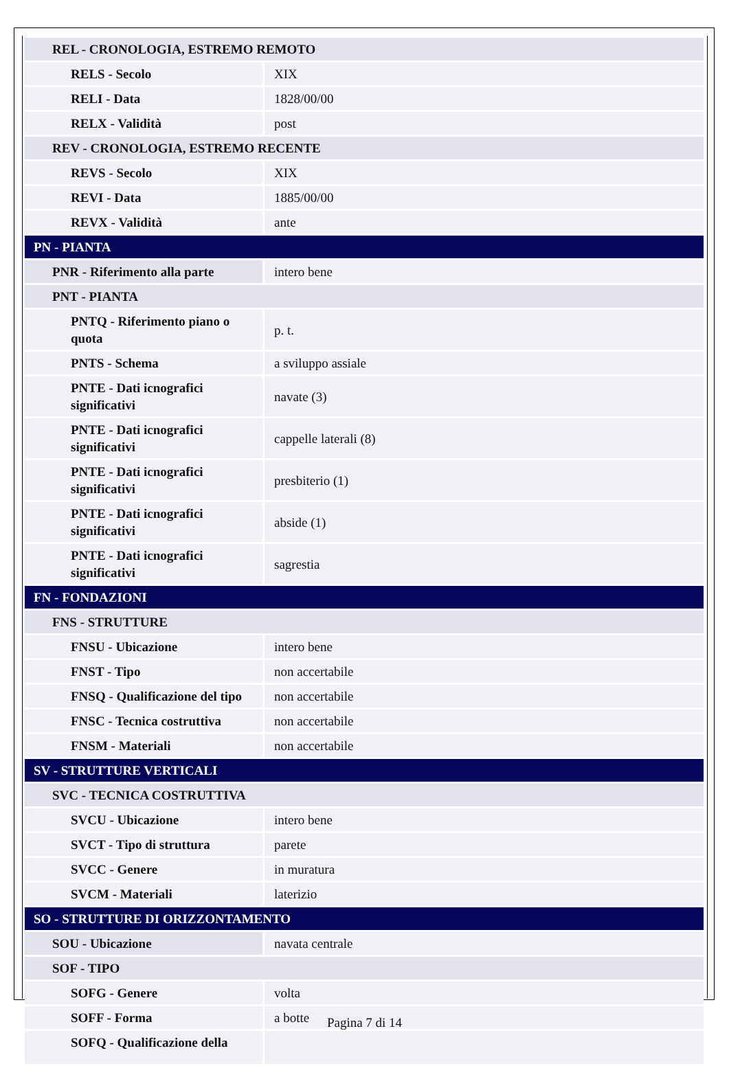| REL - CRONOLOGIA, ESTREMO REMOTO | |
| RELS - Secolo | XIX |
| RELI - Data | 1828/00/00 |
| RELX - Validità | post |
| REV - CRONOLOGIA, ESTREMO RECENTE | |
| REVS - Secolo | XIX |
| REVI - Data | 1885/00/00 |
| REVX - Validità | ante |
| PN - PIANTA | |
| PNR - Riferimento alla parte | intero bene |
| PNT - PIANTA | |
| PNTQ - Riferimento piano o quota | p. t. |
| PNTS - Schema | a sviluppo assiale |
| PNTE - Dati icnografici significativi | navate (3) |
| PNTE - Dati icnografici significativi | cappelle laterali (8) |
| PNTE - Dati icnografici significativi | presbiterio (1) |
| PNTE - Dati icnografici significativi | abside (1) |
| PNTE - Dati icnografici significativi | sagrestia |
| FN - FONDAZIONI | |
| FNS - STRUTTURE | |
| FNSU - Ubicazione | intero bene |
| FNST - Tipo | non accertabile |
| FNSQ - Qualificazione del tipo | non accertabile |
| FNSC - Tecnica costruttiva | non accertabile |
| FNSM - Materiali | non accertabile |
| SV - STRUTTURE VERTICALI | |
| SVC - TECNICA COSTRUTTIVA | |
| SVCU - Ubicazione | intero bene |
| SVCT - Tipo di struttura | parete |
| SVCC - Genere | in muratura |
| SVCM - Materiali | laterizio |
| SO - STRUTTURE DI ORIZZONTAMENTO | |
| SOU - Ubicazione | navata centrale |
| SOF - TIPO | |
| SOFG - Genere | volta |
| SOFF - Forma | a botte |
| SOFQ - Qualificazione della | |
Pagina 7 di 14